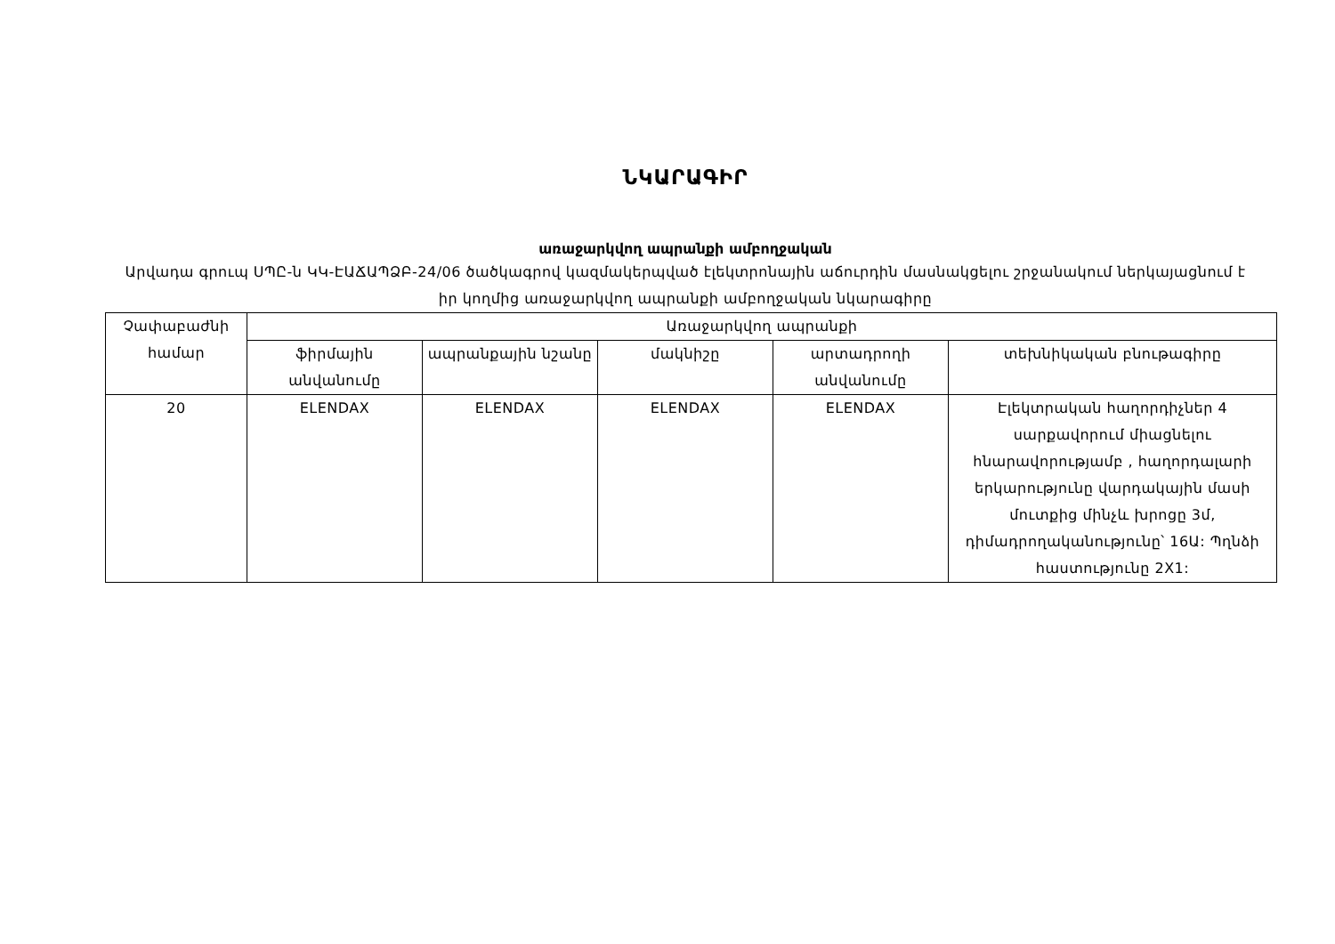ՆԿԱՐԱԳԻՐ
առաջարկվող ապրանքի ամբողջական
Արվադա գրուպ ՍՊԸ-ն ԿԿ-ԷԱՃԱՊՁԲ-24/06 ծածկագրով կազմակերպված էլեկտրոնային աճուրդին մասնակցելու շրջանակում ներկայացնում է իր կողմից առաջարկվող ապրանքի ամբողջական նկարագիրը
| Չափաբաժնի համար | Առաջարկվող ապրանքի | | | | |
| --- | --- | --- | --- | --- | --- |
| | ֆիրմային անվանումը | ապրանքային նշանը | մակնիշը | արտադրողի անվանումը | տեխնիկական բնութագիրը |
| 20 | ELENDAX | ELENDAX | ELENDAX | ELENDAX | Էլեկտրական հաղորդիչներ 4 սարքավորում միացնելու հնարավորությամբ , հաղորդալարի երկարությունը վարդակային մասի մուտքից մինչև խրոցը 3մ, դիմադրողականությունը՝ 16Ա: Պղնձի հաստությունը 2X1: |